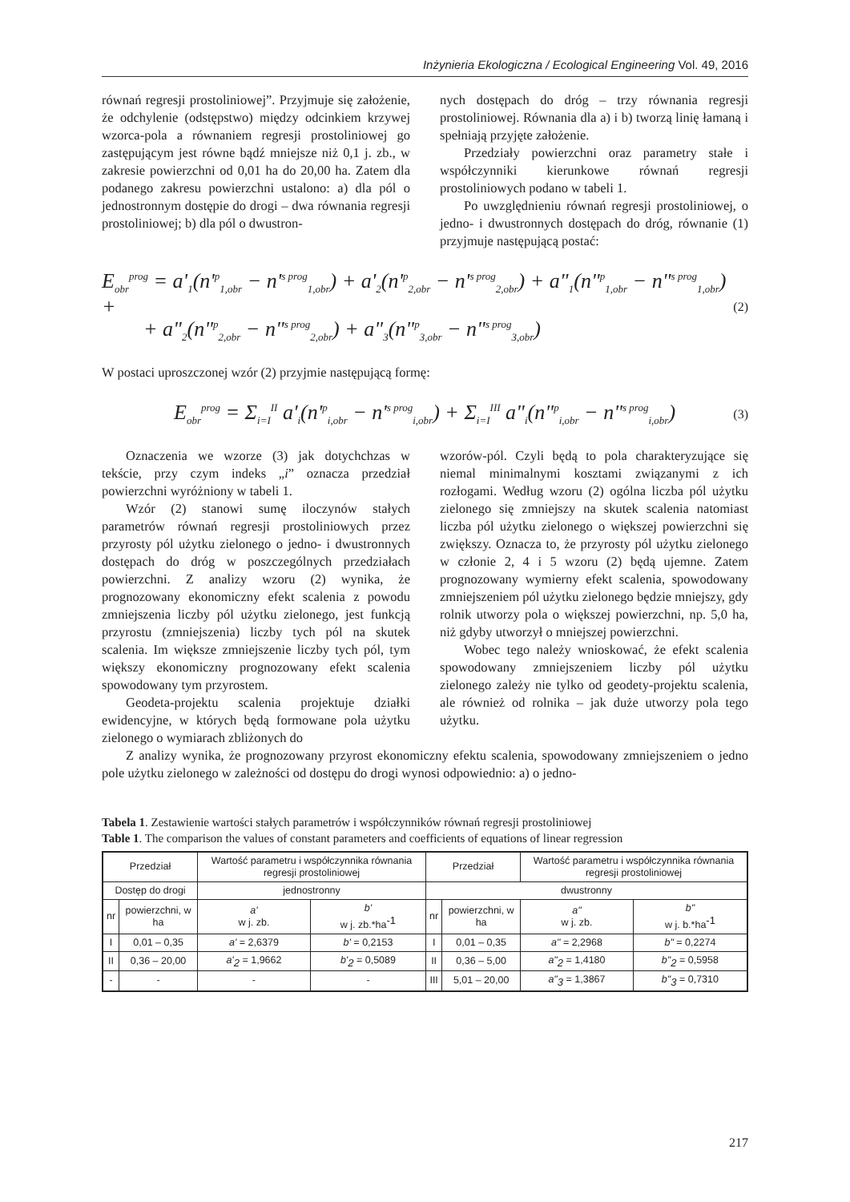Inżynieria Ekologiczna / Ecological Engineering Vol. 49, 2016
równań regresji prostoliniowej”. Przyjmuje się założenie, że odchylenie (odstępstwo) między odcinkiem krzywej wzorca-pola a równaniem regresji prostoliniowej go zastępującym jest równe bądź mniejsze niż 0,1 j. zb., w zakresie powierzchni od 0,01 ha do 20,00 ha. Zatem dla podanego zakresu powierzchni ustalono: a) dla pól o jednostronnym dostępie do drogi – dwa równania regresji prostoliniowej; b) dla pól o dwustron-
nych dostępach do dróg – trzy równania regresji prostoliniowej. Równania dla a) i b) tworzą linię łamaną i spełniają przyjęte założenie.
Przedziały powierzchni oraz parametry stałe i współczynniki kierunkowe równań regresji prostoliniowych podano w tabeli 1.
Po uwzględnieniu równań regresji prostoliniowej, o jedno- i dwustronnych dostępach do dróg, równanie (1) przyjmuje następującą postać:
E<sub>obr</sub><sup>prog</sup> = a'<sub>1</sub>(n'<sup>p</sup><sub>1,obr</sub> − n'<sup>s prog</sup><sub>1,obr</sub>) + a'<sub>2</sub>(n'<sup>p</sup><sub>2,obr</sub> − n'<sup>s prog</sup><sub>2,obr</sub>) + a"<sub>1</sub>(n"<sup>p</sup><sub>1,obr</sub> − n"<sup>s prog</sup><sub>1,obr</sub>) +
+ a"<sub>2</sub>(n"<sup>p</sup><sub>2,obr</sub> − n"<sup>s prog</sup><sub>2,obr</sub>) + a"<sub>3</sub>(n"<sup>p</sup><sub>3,obr</sub> − n"<sup>s prog</sup><sub>3,obr</sub>)
(2)
W postaci uproszczonej wzór (2) przyjmie następującą formę:
E<sub>obr</sub><sup>prog</sup> = Σ<sub>i=I</sub><sup>II</sup> a'<sub>i</sub>(n'<sup>p</sup><sub>i,obr</sub> − n'<sup>s prog</sup><sub>i,obr</sub>) + Σ<sub>i=I</sub><sup>III</sup> a"<sub>i</sub>(n"<sup>p</sup><sub>i,obr</sub> − n"<sup>s prog</sup><sub>i,obr</sub>)
(3)
Oznaczenia we wzorze (3) jak dotychchzas w tekście, przy czym indeks „i” oznacza przedział powierzchni wyróżniony w tabeli 1.
Wzór (2) stanowi sumę iloczynów stałych parametrów równań regresji prostoliniowych przez przyrosty pól użytku zielonego o jedno- i dwustronnych dostępach do dróg w poszczególnych przedziałach powierzchni. Z analizy wzoru (2) wynika, że prognozowany ekonomiczny efekt scalenia z powodu zmniejszenia liczby pól użytku zielonego, jest funkcją przyrostu (zmniejszenia) liczby tych pól na skutek scalenia. Im większe zmniejszenie liczby tych pól, tym większy ekonomiczny prognozowany efekt scalenia spowodowany tym przyrostem.
Geodeta-projektu scalenia projektuje działki ewidencyjne, w których będą formowane pola użytku zielonego o wymiarach zbliżonych do
wzorów-pól. Czyli będą to pola charakteryzujące się niemal minimalnymi kosztami związanymi z ich rozłogami. Według wzoru (2) ogólna liczba pól użytku zielonego się zmniejszy na skutek scalenia natomiast liczba pól użytku zielonego o większej powierzchni się zwiększy. Oznacza to, że przyrosty pól użytku zielonego w członie 2, 4 i 5 wzoru (2) będą ujemne. Zatem prognozowany wymierny efekt scalenia, spowodowany zmniejszeniem pól użytku zielonego będzie mniejszy, gdy rolnik utworzy pola o większej powierzchni, np. 5,0 ha, niż gdyby utworzył o mniejszej powierzchni.
Wobec tego należy wnioskować, że efekt scalenia spowodowany zmniejszeniem liczby pól użytku zielonego zależy nie tylko od geodety-projektu scalenia, ale również od rolnika – jak duże utworzy pola tego użytku.
Z analizy wynika, że prognozowany przyrost ekonomiczny efektu scalenia, spowodowany zmniejszeniem o jedno pole użytku zielonego w zależności od dostępu do drogi wynosi odpowiednio: a) o jedno-
Tabela 1. Zestawienie wartości stałych parametrów i współczynników równań regresji prostoliniowej
Table 1. The comparison the values of constant parameters and coefficients of equations of linear regression
| Przedział | | Wartość parametru i współczynnika równania regresji prostoliniowej | | Przedział | | Wartość parametru i współczynnika równania regresji prostoliniowej | |
| --- | --- | --- | --- | --- | --- | --- | --- |
| Dostęp do drogi | | jednostronny | | dwustronny | | | |
| nr | powierzchni, w ha | a' w j. zb. | b' w j. zb.*ha<sup>-1</sup> | nr | powierzchni, w ha | a" w j. zb. | b" w j. b.*ha<sup>-1</sup> |
| I | 0,01 – 0,35 | a' = 2,6379 | b' = 0,2153 | I | 0,01 – 0,35 | a" = 2,2968 | b" = 0,2274 |
| II | 0,36 – 20,00 | a'<sub>2</sub> = 1,9662 | b'<sub>2</sub> = 0,5089 | II | 0,36 – 5,00 | a"<sub>2</sub> = 1,4180 | b"<sub>2</sub> = 0,5958 |
| - | - | - | - | III | 5,01 – 20,00 | a"<sub>3</sub> = 1,3867 | b"<sub>3</sub> = 0,7310 |
217